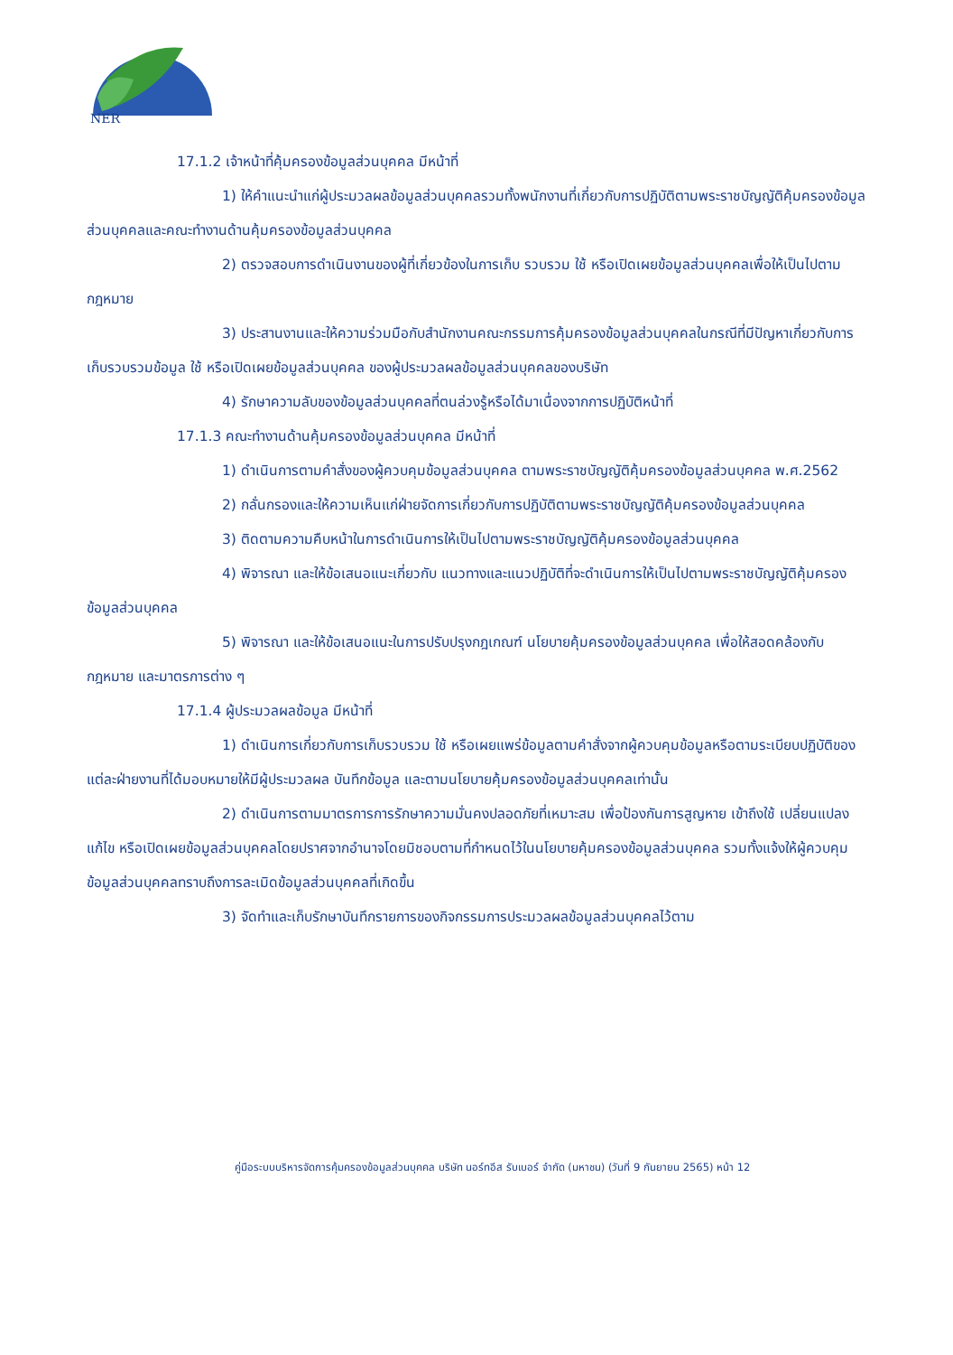NER
17.1.2 เจ้าหน้าที่คุ้มครองข้อมูลส่วนบุคคล มีหน้าที่
1) ให้คำแนะนำแก่ผู้ประมวลผลข้อมูลส่วนบุคคลรวมทั้งพนักงานที่เกี่ยวกับการปฏิบัติตามพระราชบัญญัติคุ้มครองข้อมูลส่วนบุคคลและคณะทำงานด้านคุ้มครองข้อมูลส่วนบุคคล
2) ตรวจสอบการดำเนินงานของผู้ที่เกี่ยวข้องในการเก็บ รวบรวม ใช้ หรือเปิดเผยข้อมูลส่วนบุคคลเพื่อให้เป็นไปตามกฎหมาย
3) ประสานงานและให้ความร่วมมือกับสำนักงานคณะกรรมการคุ้มครองข้อมูลส่วนบุคคลในกรณีที่มีปัญหาเกี่ยวกับการเก็บรวบรวมข้อมูล ใช้ หรือเปิดเผยข้อมูลส่วนบุคคล ของผู้ประมวลผลข้อมูลส่วนบุคคลของบริษัท
4) รักษาความลับของข้อมูลส่วนบุคคลที่ตนล่วงรู้หรือได้มาเนื่องจากการปฏิบัติหน้าที่
17.1.3 คณะทำงานด้านคุ้มครองข้อมูลส่วนบุคคล มีหน้าที่
1) ดำเนินการตามคำสั่งของผู้ควบคุมข้อมูลส่วนบุคคล ตามพระราชบัญญัติคุ้มครองข้อมูลส่วนบุคคล พ.ศ.2562
2) กลั่นกรองและให้ความเห็นแก่ฝ่ายจัดการเกี่ยวกับการปฏิบัติตามพระราชบัญญัติคุ้มครองข้อมูลส่วนบุคคล
3) ติดตามความคืบหน้าในการดำเนินการให้เป็นไปตามพระราชบัญญัติคุ้มครองข้อมูลส่วนบุคคล
4) พิจารณา และให้ข้อเสนอแนะเกี่ยวกับ แนวทางและแนวปฏิบัติที่จะดำเนินการให้เป็นไปตามพระราชบัญญัติคุ้มครองข้อมูลส่วนบุคคล
5) พิจารณา และให้ข้อเสนอแนะในการปรับปรุงกฎเกณฑ์ นโยบายคุ้มครองข้อมูลส่วนบุคคล เพื่อให้สอดคล้องกับกฎหมาย และมาตรการต่าง ๆ
17.1.4 ผู้ประมวลผลข้อมูล มีหน้าที่
1) ดำเนินการเกี่ยวกับการเก็บรวบรวม ใช้ หรือเผยแพร่ข้อมูลตามคำสั่งจากผู้ควบคุมข้อมูลหรือตามระเบียบปฏิบัติของแต่ละฝ่ายงานที่ได้มอบหมายให้มีผู้ประมวลผล บันทึกข้อมูล และตามนโยบายคุ้มครองข้อมูลส่วนบุคคลเท่านั้น
2) ดำเนินการตามมาตรการการรักษาความมั่นคงปลอดภัยที่เหมาะสม เพื่อป้องกันการสูญหาย เข้าถึงใช้ เปลี่ยนแปลง แก้ไข หรือเปิดเผยข้อมูลส่วนบุคคลโดยปราศจากอำนาจโดยมิชอบตามที่กำหนดไว้ในนโยบายคุ้มครองข้อมูลส่วนบุคคล รวมทั้งแจ้งให้ผู้ควบคุมข้อมูลส่วนบุคคลทราบถึงการละเมิดข้อมูลส่วนบุคคลที่เกิดขึ้น
3) จัดทำและเก็บรักษาบันทึกรายการของกิจกรรมการประมวลผลข้อมูลส่วนบุคคลไว้ตาม
คู่มือระบบบริหารจัดการคุ้มครองข้อมูลส่วนบุคคล บริษัท นอร์ทอีส รับเบอร์ จำกัด (มหาชน) (วันที่ 9 กันยายน 2565) หน้า 12